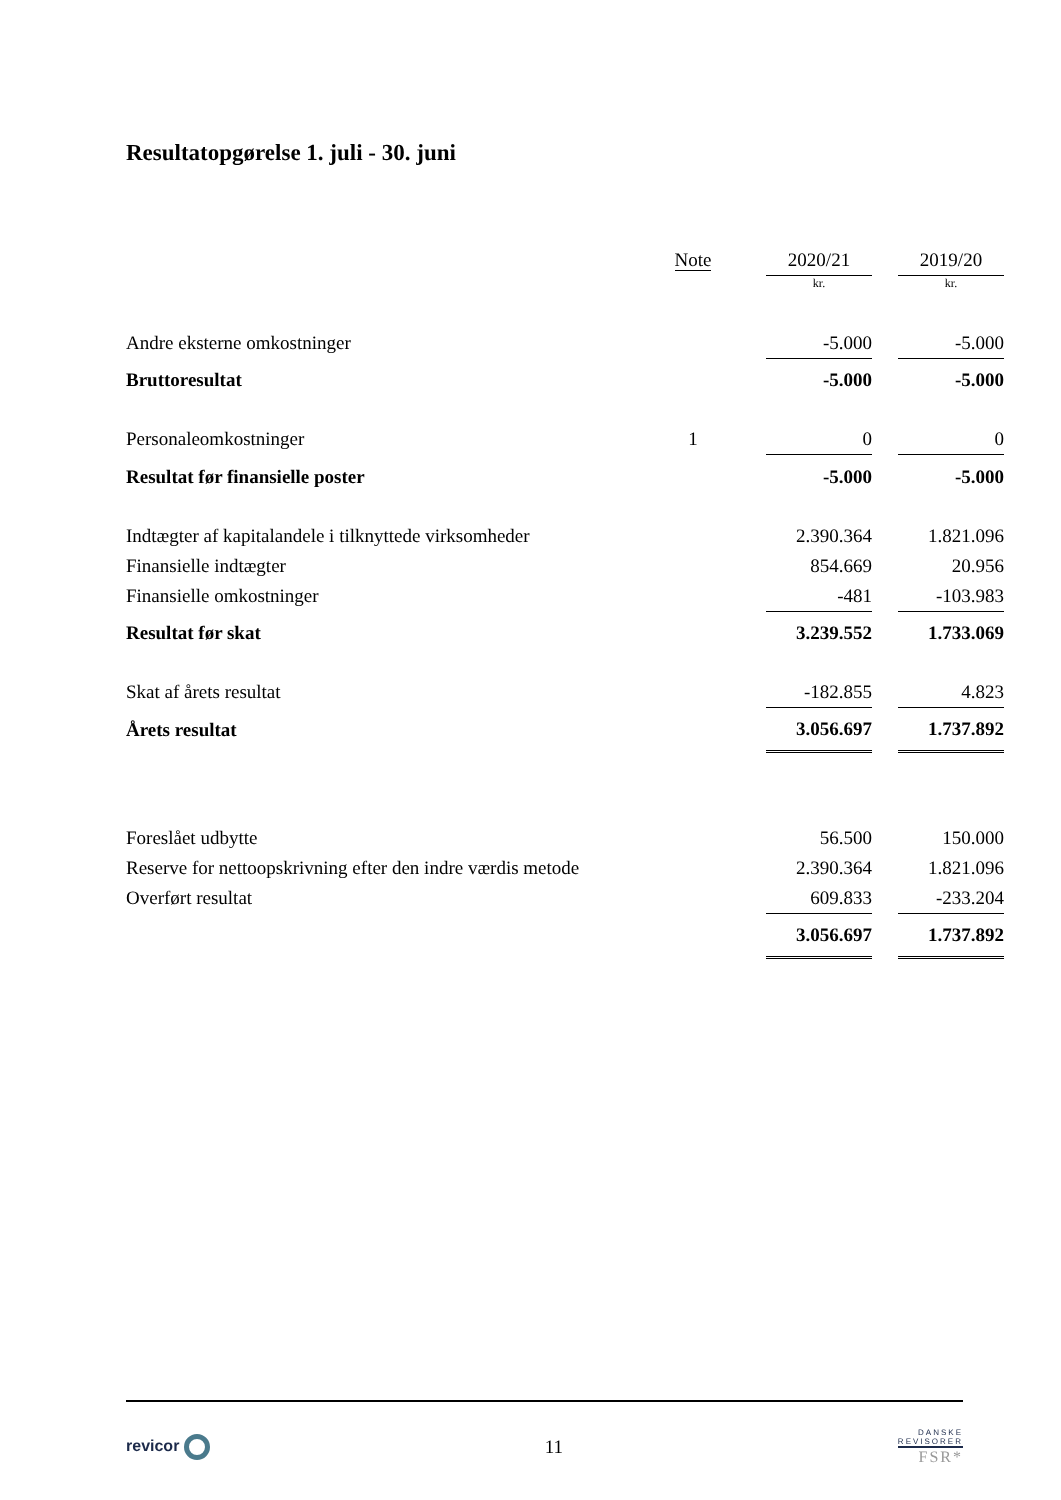Resultatopgørelse 1. juli - 30. juni
| | Note | | 2020/21 | | 2019/20 |
| --- | --- | --- | --- | --- | --- |
| | | | kr. | | kr. |
| Andre eksterne omkostninger | | | -5.000 | | -5.000 |
| Bruttoresultat | | | -5.000 | | -5.000 |
| Personaleomkostninger | 1 | | 0 | | 0 |
| Resultat før finansielle poster | | | -5.000 | | -5.000 |
| Indtægter af kapitalandele i tilknyttede virksomheder | | | 2.390.364 | | 1.821.096 |
| Finansielle indtægter | | | 854.669 | | 20.956 |
| Finansielle omkostninger | | | -481 | | -103.983 |
| Resultat før skat | | | 3.239.552 | | 1.733.069 |
| Skat af årets resultat | | | -182.855 | | 4.823 |
| Årets resultat | | | 3.056.697 | | 1.737.892 |
| Foreslået udbytte | | | 56.500 | | 150.000 |
| Reserve for nettoopskrivning efter den indre værdis metode | | | 2.390.364 | | 1.821.096 |
| Overført resultat | | | 609.833 | | -233.204 |
| | | | 3.056.697 | | 1.737.892 |
revicor
11
DANSKE
REVISORER
FSR*